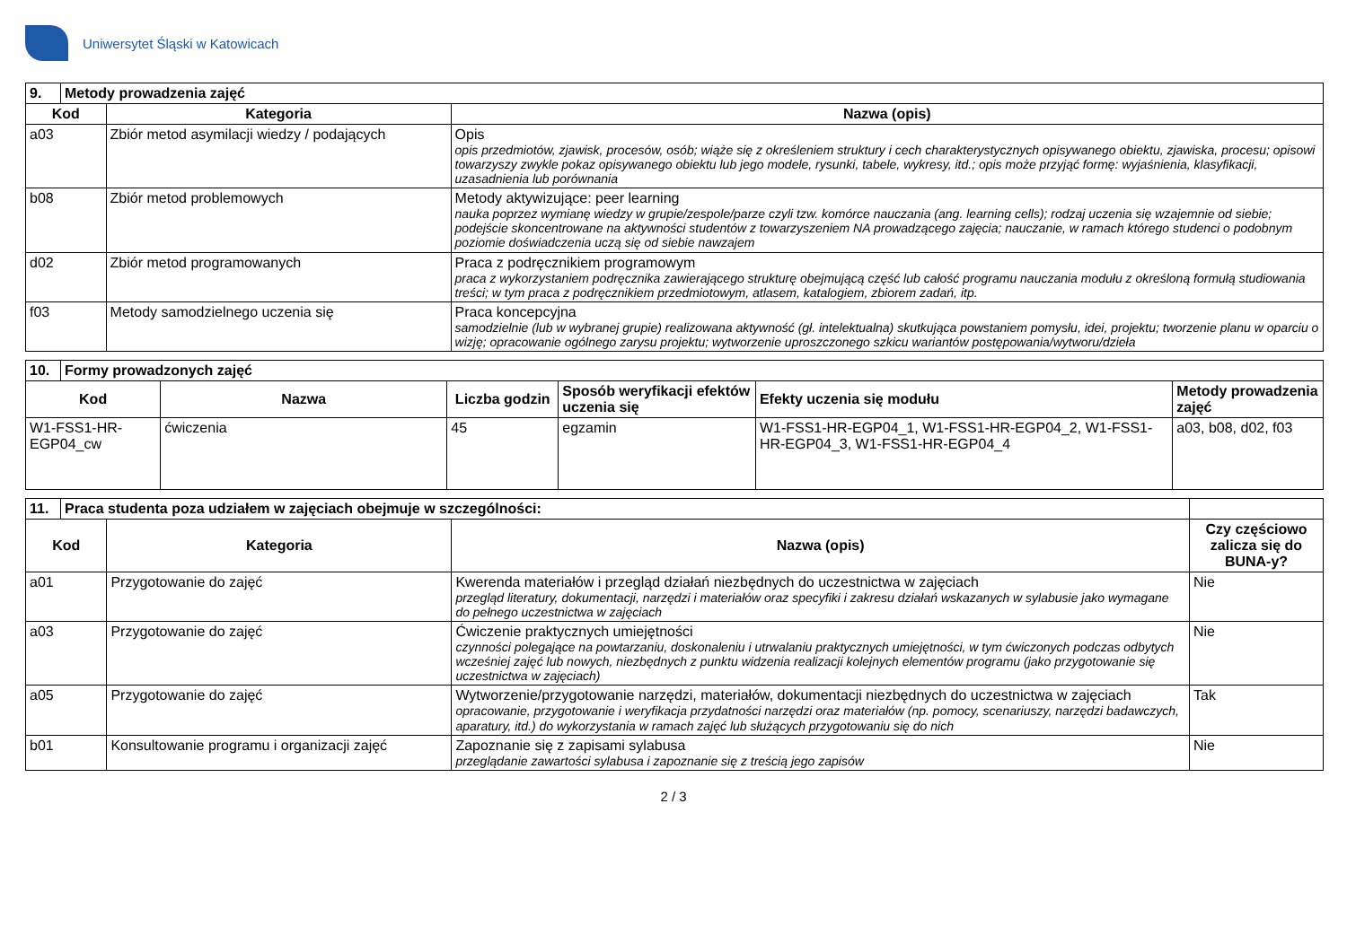Uniwersytet Śląski w Katowicach
| 9. | Metody prowadzenia zajęć | | |
| --- | --- | --- | --- |
| Kod | | Kategoria | Nazwa (opis) |
| a03 | | Zbiór metod asymilacji wiedzy / podających | Opis opis przedmiotów, zjawisk, procesów, osób; wiąże się z określeniem struktury i cech charakterystycznych opisywanego obiektu, zjawiska, procesu; opisowi towarzyszy zwykle pokaz opisywanego obiektu lub jego modele, rysunki, tabele, wykresy, itd.; opis może przyjąć formę: wyjaśnienia, klasyfikacji, uzasadnienia lub porównania |
| b08 | | Zbiór metod problemowych | Metody aktywizujące: peer learning nauka poprzez wymianę wiedzy w grupie/zespole/parze czyli tzw. komórce nauczania (ang. learning cells); rodzaj uczenia się wzajemnie od siebie; podejście skoncentrowane na aktywności studentów z towarzyszeniem NA prowadzącego zajęcia; nauczanie, w ramach którego studenci o podobnym poziomie doświadczenia uczą się od siebie nawzajem |
| d02 | | Zbiór metod programowanych | Praca z podręcznikiem programowym praca z wykorzystaniem podręcznika zawierającego strukturę obejmującą część lub całość programu nauczania modułu z określoną formułą studiowania treści; w tym praca z podręcznikiem przedmiotowym, atlasem, katalogiem, zbiorem zadań, itp. |
| f03 | | Metody samodzielnego uczenia się | Praca koncepcyjna samodzielnie (lub w wybranej grupie) realizowana aktywność (gł. intelektualna) skutkująca powstaniem pomysłu, idei, projektu; tworzenie planu w oparciu o wizję; opracowanie ogólnego zarysu projektu; wytworzenie uproszczonego szkicu wariantów postępowania/wytworu/dzieła |
| 10. | Formy prowadzonych zajęć | | | | | |
| --- | --- | --- | --- | --- | --- | --- |
| Kod | | Nazwa | Liczba godzin | Sposób weryfikacji efektów uczenia się | Efekty uczenia się modułu | Metody prowadzenia zajęć |
| W1-FSS1-HR-EGP04_cw | | ćwiczenia | 45 | egzamin | W1-FSS1-HR-EGP04_1, W1-FSS1-HR-EGP04_2, W1-FSS1-HR-EGP04_3, W1-FSS1-HR-EGP04_4 | a03, b08, d02, f03 |
| 11. | Praca studenta poza udziałem w zajęciach obejmuje w szczególności: | | | |
| --- | --- | --- | --- | --- |
| Kod | | Kategoria | Nazwa (opis) | Czy częściowo zalicza się do BUNA-y? |
| a01 | | Przygotowanie do zajęć | Kwerenda materiałów i przegląd działań niezbędnych do uczestnictwa w zajęciach przegląd literatury, dokumentacji, narzędzi i materiałów oraz specyfiki i zakresu działań wskazanych w sylabusie jako wymagane do pełnego uczestnictwa w zajęciach | Nie |
| a03 | | Przygotowanie do zajęć | Ćwiczenie praktycznych umiejętności czynności polegające na powtarzaniu, doskonaleniu i utrwalaniu praktycznych umiejętności, w tym ćwiczonych podczas odbytych wcześniej zajęć lub nowych, niezbędnych z punktu widzenia realizacji kolejnych elementów programu (jako przygotowanie się uczestnictwa w zajęciach) | Nie |
| a05 | | Przygotowanie do zajęć | Wytworzenie/przygotowanie narzędzi, materiałów, dokumentacji niezbędnych do uczestnictwa w zajęciach opracowanie, przygotowanie i weryfikacja przydatności narzędzi oraz materiałów (np. pomocy, scenariuszy, narzędzi badawczych, aparatury, itd.) do wykorzystania w ramach zajęć lub służących przygotowaniu się do nich | Tak |
| b01 | | Konsultowanie programu i organizacji zajęć | Zapoznanie się z zapisami sylabusa przeglądanie zawartości sylabusa i zapoznanie się z treścią jego zapisów | Nie |
2 / 3